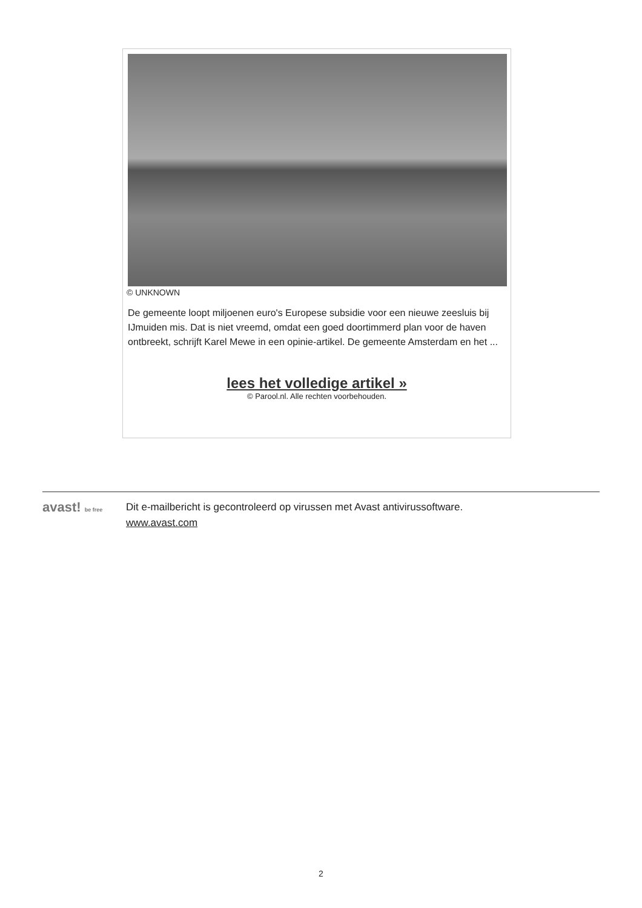© UNKNOWN
De gemeente loopt miljoenen euro's Europese subsidie voor een nieuwe zeesluis bij IJmuiden mis. Dat is niet vreemd, omdat een goed doortimmerd plan voor de haven ontbreekt, schrijft Karel Mewe in een opinie-artikel. De gemeente Amsterdam en het ...
lees het volledige artikel »
© Parool.nl. Alle rechten voorbehouden.
avast! be free
Dit e-mailbericht is gecontroleerd op virussen met Avast antivirussoftware.
www.avast.com
2